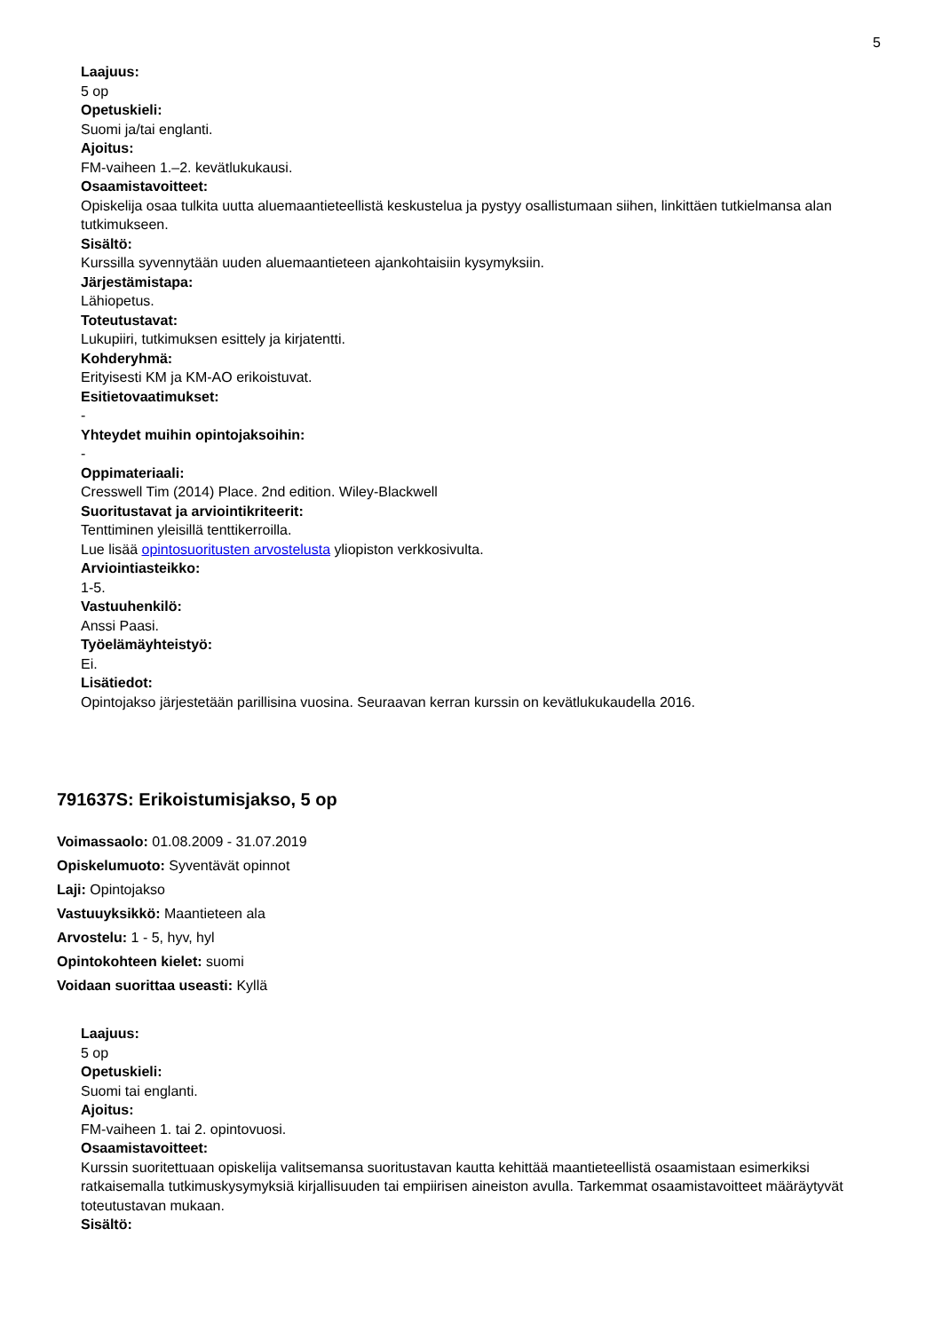5
Laajuus:
5 op
Opetuskieli:
Suomi ja/tai englanti.
Ajoitus:
FM-vaiheen 1.–2. kevätlukukausi.
Osaamistavoitteet:
Opiskelija osaa tulkita uutta aluemaantieteellistä keskustelua ja pystyy osallistumaan siihen, linkittäen tutkielmansa alan tutkimukseen.
Sisältö:
Kurssilla syvennytään uuden aluemaantieteen ajankohtaisiin kysymyksiin.
Järjestämistapa:
Lähiopetus.
Toteutustavat:
Lukupiiri, tutkimuksen esittely ja kirjatentti.
Kohderyhmä:
Erityisesti KM ja KM-AO erikoistuvat.
Esitietovaatimukset:
-
Yhteydet muihin opintojaksoihin:
-
Oppimateriaali:
Cresswell Tim (2014) Place. 2nd edition. Wiley-Blackwell
Suoritustavat ja arviointikriteerit:
Tenttiminen yleisillä tenttikerroilla.
Lue lisää opintosuoritusten arvostelusta yliopiston verkkosivulta.
Arviointiasteikko:
1-5.
Vastuuhenkilö:
Anssi Paasi.
Työelämäyhteistyö:
Ei.
Lisätiedot:
Opintojakso järjestetään parillisina vuosina. Seuraavan kerran kurssin on kevätlukukaudella 2016.
791637S: Erikoistumisjakso, 5 op
Voimassaolo: 01.08.2009 - 31.07.2019
Opiskelumuoto: Syventävät opinnot
Laji: Opintojakso
Vastuuyksikkö: Maantieteen ala
Arvostelu: 1 - 5, hyv, hyl
Opintokohteen kielet: suomi
Voidaan suorittaa useasti: Kyllä
Laajuus:
5 op
Opetuskieli:
Suomi tai englanti.
Ajoitus:
FM-vaiheen 1. tai 2. opintovuosi.
Osaamistavoitteet:
Kurssin suoritettuaan opiskelija valitsemansa suoritustavan kautta kehittää maantieteellistä osaamistaan esimerkiksi ratkaisemalla tutkimuskysymyksiä kirjallisuuden tai empiirisen aineiston avulla. Tarkemmat osaamistavoitteet määräytyvät toteutustavan mukaan.
Sisältö: